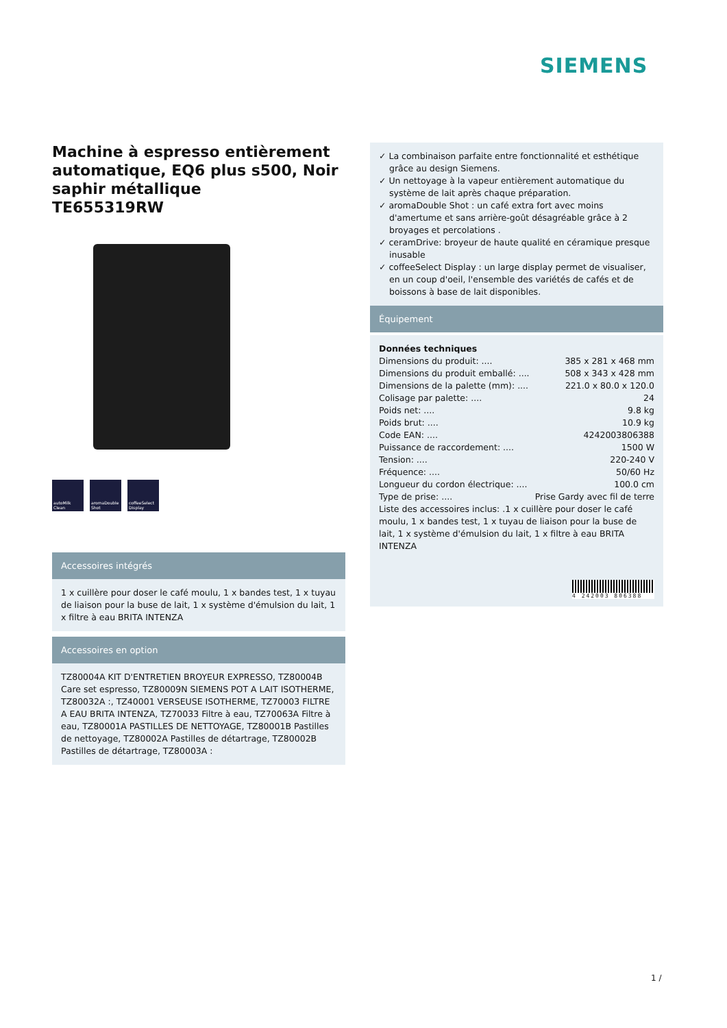SIEMENS
Machine à espresso entièrement automatique, EQ6 plus s500, Noir saphir métallique
TE655319RW
autoMilk Clean
aromaDouble Shot
coffeeSelect Display
Accessoires intégrés
1 x cuillère pour doser le café moulu, 1 x bandes test, 1 x tuyau de liaison pour la buse de lait, 1 x système d'émulsion du lait, 1 x filtre à eau BRITA INTENZA
Accessoires en option
TZ80004A KIT D'ENTRETIEN BROYEUR EXPRESSO, TZ80004B Care set espresso, TZ80009N SIEMENS POT A LAIT ISOTHERME, TZ80032A :, TZ40001 VERSEUSE ISOTHERME, TZ70003 FILTRE A EAU BRITA INTENZA, TZ70033 Filtre à eau, TZ70063A Filtre à eau, TZ80001A PASTILLES DE NETTOYAGE, TZ80001B Pastilles de nettoyage, TZ80002A Pastilles de détartrage, TZ80002B Pastilles de détartrage, TZ80003A :
✓ La combinaison parfaite entre fonctionnalité et esthétique grâce au design Siemens.
✓ Un nettoyage à la vapeur entièrement automatique du système de lait après chaque préparation.
✓ aromaDouble Shot : un café extra fort avec moins d'amertume et sans arrière-goût désagréable grâce à 2 broyages et percolations .
✓ ceramDrive: broyeur de haute qualité en céramique presque inusable
✓ coffeeSelect Display : un large display permet de visualiser, en un coup d'oeil, l'ensemble des variétés de cafés et de boissons à base de lait disponibles.
Équipement
Données techniques
Dimensions du produit: .... 385 x 281 x 468 mm
Dimensions du produit emballé: .... 508 x 343 x 428 mm
Dimensions de la palette (mm): .... 221.0 x 80.0 x 120.0
Colisage par palette: .... 24
Poids net: .... 9.8 kg
Poids brut: .... 10.9 kg
Code EAN: .... 4242003806388
Puissance de raccordement: .... 1500 W
Tension: .... 220-240 V
Fréquence: .... 50/60 Hz
Longueur du cordon électrique: .... 100.0 cm
Type de prise: .... Prise Gardy avec fil de terre
Liste des accessoires inclus: .1 x cuillère pour doser le café moulu, 1 x bandes test, 1 x tuyau de liaison pour la buse de lait, 1 x système d'émulsion du lait, 1 x filtre à eau BRITA INTENZA
4 242003 806388
1 /